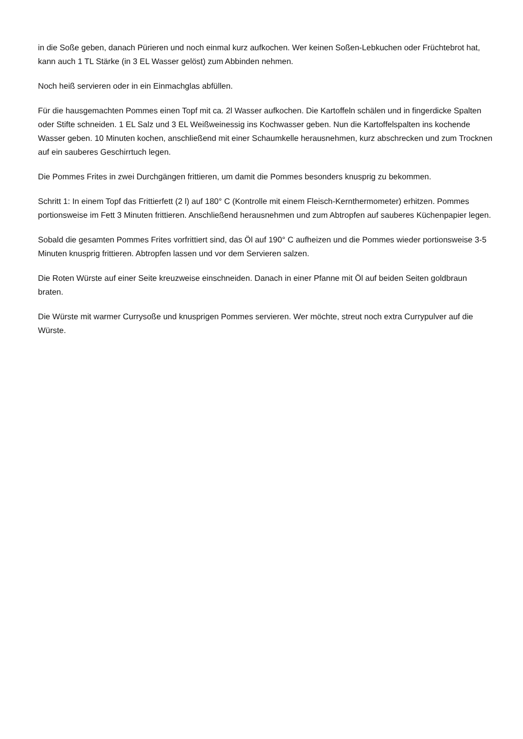in die Soße geben, danach Pürieren und noch einmal kurz aufkochen. Wer keinen Soßen-Lebkuchen oder Früchtebrot hat, kann auch 1 TL Stärke (in 3 EL Wasser gelöst) zum Abbinden nehmen.
Noch heiß servieren oder in ein Einmachglas abfüllen.
Für die hausgemachten Pommes einen Topf mit ca. 2l Wasser aufkochen. Die Kartoffeln schälen und in fingerdicke Spalten oder Stifte schneiden. 1 EL Salz und 3 EL Weißweinessig ins Kochwasser geben. Nun die Kartoffelspalten ins kochende Wasser geben. 10 Minuten kochen, anschließend mit einer Schaumkelle herausnehmen, kurz abschrecken und zum Trocknen auf ein sauberes Geschirrtuch legen.
Die Pommes Frites in zwei Durchgängen frittieren, um damit die Pommes besonders knusprig zu bekommen.
Schritt 1: In einem Topf das Frittierfett (2 l) auf 180° C (Kontrolle mit einem Fleisch-Kernthermometer) erhitzen. Pommes portionsweise im Fett 3 Minuten frittieren. Anschließend herausnehmen und zum Abtropfen auf sauberes Küchenpapier legen.
Sobald die gesamten Pommes Frites vorfrittiert sind, das Öl auf 190° C aufheizen und die Pommes wieder portionsweise 3-5 Minuten knusprig frittieren. Abtropfen lassen und vor dem Servieren salzen.
Die Roten Würste auf einer Seite kreuzweise einschneiden. Danach in einer Pfanne mit Öl auf beiden Seiten goldbraun braten.
Die Würste mit warmer Currysoße und knusprigen Pommes servieren. Wer möchte, streut noch extra Currypulver auf die Würste.